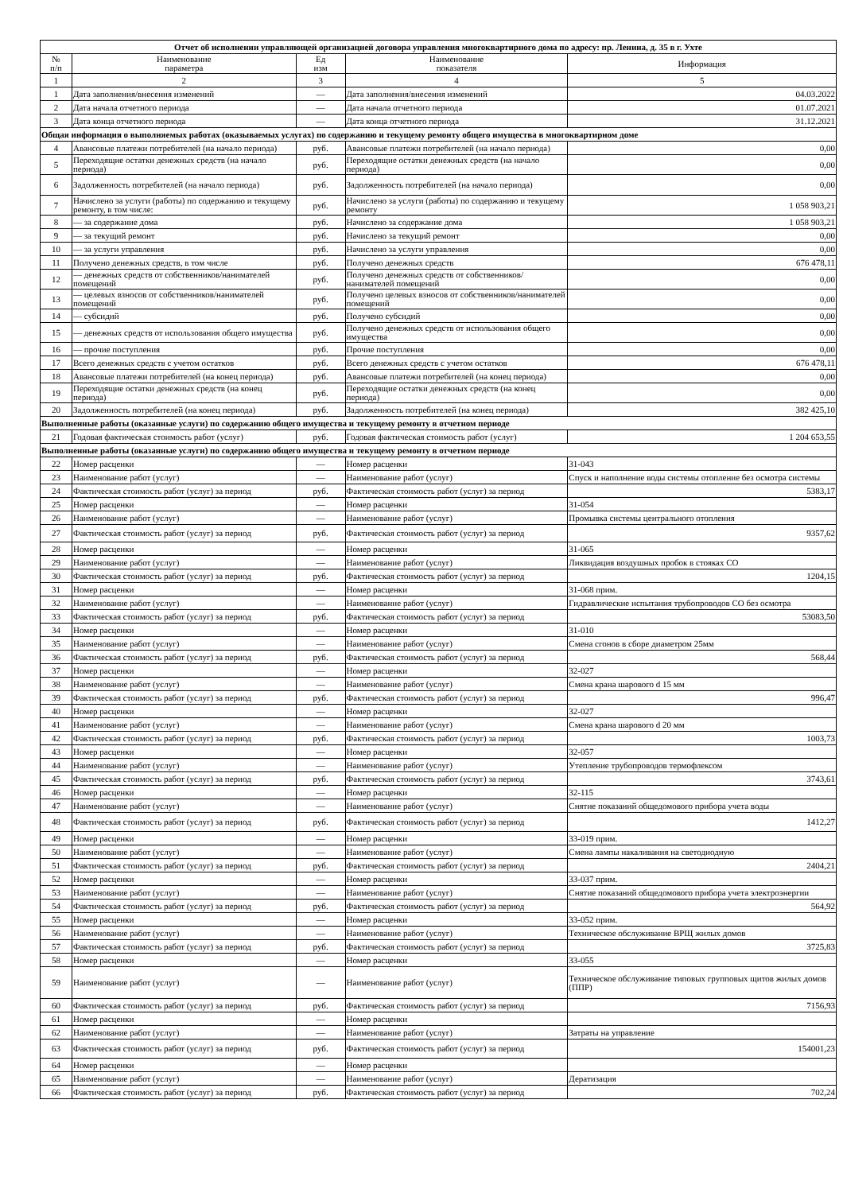| Отчет об исполнении управляющей организацией договора управления многоквартирного дома по адресу: пр. Ленина, д. 35 в г. Ухте | | | | |
| --- | --- | --- | --- | --- |
| № п/п | Наименование параметра | Ед изм | Наименование показателя | Информация |
| 1 | 2 | 3 | 4 | 5 |
| 1 | Дата заполнения/внесения изменений | — | Дата заполнения/внесения изменений | 04.03.2022 |
| 2 | Дата начала отчетного периода | — | Дата начала отчетного периода | 01.07.2021 |
| 3 | Дата конца отчетного периода | — | Дата конца отчетного периода | 31.12.2021 |
| Общая информация о выполняемых работах (оказываемых услугах) по содержанию и текущему ремонту общего имущества в многоквартирном доме | | | | |
| 4 | Авансовые платежи потребителей (на начало периода) | руб. | Авансовые платежи потребителей (на начало периода) | 0,00 |
| 5 | Переходящие остатки денежных средств (на начало периода) | руб. | Переходящие остатки денежных средств (на начало периода) | 0,00 |
| 6 | Задолженность потребителей (на начало периода) | руб. | Задолженность потребителей (на начало периода) | 0,00 |
| 7 | Начислено за услуги (работы) по содержанию и текущему ремонту, в том числе: | руб. | Начислено за услуги (работы) по содержанию и текущему ремонту | 1 058 903,21 |
| 8 | — за содержание дома | руб. | Начислено за содержание дома | 1 058 903,21 |
| 9 | — за текущий ремонт | руб. | Начислено за текущий ремонт | 0,00 |
| 10 | — за услуги управления | руб. | Начислено за услуги управления | 0,00 |
| 11 | Получено денежных средств, в том числе | руб. | Получено денежных средств | 676 478,11 |
| 12 | — денежных средств от собственников/нанимателей помещений | руб. | Получено денежных средств от собственников/нанимателей помещений | 0,00 |
| 13 | — целевых взносов от собственников/нанимателей помещений | руб. | Получено целевых взносов от собственников/нанимателей помещений | 0,00 |
| 14 | — субсидий | руб. | Получено субсидий | 0,00 |
| 15 | — денежных средств от использования общего имущества | руб. | Получено денежных средств от использования общего имущества | 0,00 |
| 16 | — прочие поступления | руб. | Прочие поступления | 0,00 |
| 17 | Всего денежных средств с учетом остатков | руб. | Всего денежных средств с учетом остатков | 676 478,11 |
| 18 | Авансовые платежи потребителей (на конец периода) | руб. | Авансовые платежи потребителей (на конец периода) | 0,00 |
| 19 | Переходящие остатки денежных средств (на конец периода) | руб. | Переходящие остатки денежных средств (на конец периода) | 0,00 |
| 20 | Задолженность потребителей (на конец периода) | руб. | Задолженность потребителей (на конец периода) | 382 425,10 |
| Выполненные работы (оказанные услуги) по содержанию общего имущества и текущему ремонту в отчетном периоде | | | | |
| 21 | Годовая фактическая стоимость работ (услуг) | руб. | Годовая фактическая стоимость работ (услуг) | 1 204 653,55 |
| Выполненные работы (оказанные услуги) по содержанию общего имущества и текущему ремонту в отчетном периоде | | | | |
| 22 | Номер расценки | — | Номер расценки | 31-043 |
| 23 | Наименование работ (услуг) | — | Наименование работ (услуг) | Спуск и наполнение воды системы отопление без осмотра системы |
| 24 | Фактическая стоимость работ (услуг) за период | руб. | Фактическая стоимость работ (услуг) за период | 5383,17 |
| 25 | Номер расценки | — | Номер расценки | 31-054 |
| 26 | Наименование работ (услуг) | — | Наименование работ (услуг) | Промывка системы центрального отопления |
| 27 | Фактическая стоимость работ (услуг) за период | руб. | Фактическая стоимость работ (услуг) за период | 9357,62 |
| 28 | Номер расценки | — | Номер расценки | 31-065 |
| 29 | Наименование работ (услуг) | — | Наименование работ (услуг) | Ликвидация воздушных пробок в стояках СО |
| 30 | Фактическая стоимость работ (услуг) за период | руб. | Фактическая стоимость работ (услуг) за период | 1204,15 |
| 31 | Номер расценки | — | Номер расценки | 31-068 прим. |
| 32 | Наименование работ (услуг) | — | Наименование работ (услуг) | Гидравлические испытания трубопроводов СО без осмотра |
| 33 | Фактическая стоимость работ (услуг) за период | руб. | Фактическая стоимость работ (услуг) за период | 53083,50 |
| 34 | Номер расценки | — | Номер расценки | 31-010 |
| 35 | Наименование работ (услуг) | — | Наименование работ (услуг) | Смена сгонов в сборе диаметром 25мм |
| 36 | Фактическая стоимость работ (услуг) за период | руб. | Фактическая стоимость работ (услуг) за период | 568,44 |
| 37 | Номер расценки | — | Номер расценки | 32-027 |
| 38 | Наименование работ (услуг) | — | Наименование работ (услуг) | Смена крана шарового d 15 мм |
| 39 | Фактическая стоимость работ (услуг) за период | руб. | Фактическая стоимость работ (услуг) за период | 996,47 |
| 40 | Номер расценки | — | Номер расценки | 32-027 |
| 41 | Наименование работ (услуг) | — | Наименование работ (услуг) | Смена крана шарового d 20 мм |
| 42 | Фактическая стоимость работ (услуг) за период | руб. | Фактическая стоимость работ (услуг) за период | 1003,73 |
| 43 | Номер расценки | — | Номер расценки | 32-057 |
| 44 | Наименование работ (услуг) | — | Наименование работ (услуг) | Утепление трубопроводов термофлексом |
| 45 | Фактическая стоимость работ (услуг) за период | руб. | Фактическая стоимость работ (услуг) за период | 3743,61 |
| 46 | Номер расценки | — | Номер расценки | 32-115 |
| 47 | Наименование работ (услуг) | — | Наименование работ (услуг) | Снятие показаний общедомового прибора учета воды |
| 48 | Фактическая стоимость работ (услуг) за период | руб. | Фактическая стоимость работ (услуг) за период | 1412,27 |
| 49 | Номер расценки | — | Номер расценки | 33-019 прим. |
| 50 | Наименование работ (услуг) | — | Наименование работ (услуг) | Смена лампы накаливания на светодиодную |
| 51 | Фактическая стоимость работ (услуг) за период | руб. | Фактическая стоимость работ (услуг) за период | 2404,21 |
| 52 | Номер расценки | — | Номер расценки | 33-037 прим. |
| 53 | Наименование работ (услуг) | — | Наименование работ (услуг) | Снятие показаний общедомового прибора учета электроэнергии |
| 54 | Фактическая стоимость работ (услуг) за период | руб. | Фактическая стоимость работ (услуг) за период | 564,92 |
| 55 | Номер расценки | — | Номер расценки | 33-052 прим. |
| 56 | Наименование работ (услуг) | — | Наименование работ (услуг) | Техническое обслуживание ВРЩ жилых домов |
| 57 | Фактическая стоимость работ (услуг) за период | руб. | Фактическая стоимость работ (услуг) за период | 3725,83 |
| 58 | Номер расценки | — | Номер расценки | 33-055 |
| 59 | Наименование работ (услуг) | — | Наименование работ (услуг) | Техническое обслуживание типовых групповых щитов жилых домов (ППР) |
| 60 | Фактическая стоимость работ (услуг) за период | руб. | Фактическая стоимость работ (услуг) за период | 7156,93 |
| 61 | Номер расценки | — | Номер расценки | |
| 62 | Наименование работ (услуг) | — | Наименование работ (услуг) | Затраты на управление |
| 63 | Фактическая стоимость работ (услуг) за период | руб. | Фактическая стоимость работ (услуг) за период | 154001,23 |
| 64 | Номер расценки | — | Номер расценки | |
| 65 | Наименование работ (услуг) | — | Наименование работ (услуг) | Дератизация |
| 66 | Фактическая стоимость работ (услуг) за период | руб. | Фактическая стоимость работ (услуг) за период | 702,24 |